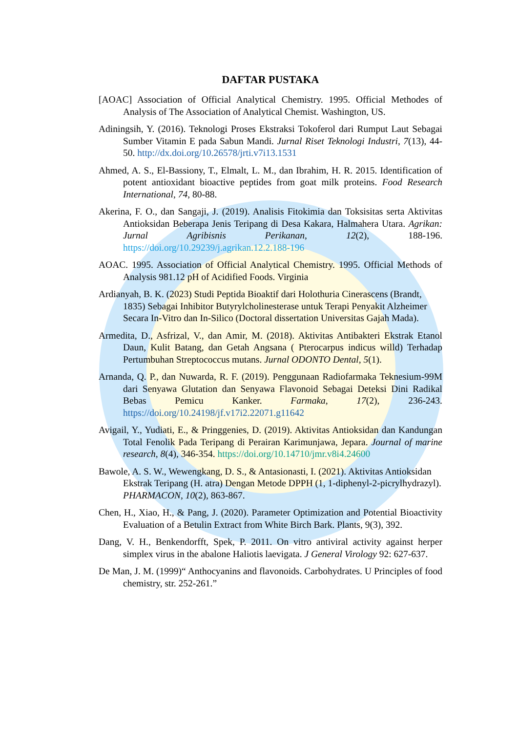DAFTAR PUSTAKA
[AOAC] Association of Official Analytical Chemistry. 1995. Official Methodes of Analysis of The Association of Analytical Chemist. Washington, US.
Adiningsih, Y. (2016). Teknologi Proses Ekstraksi Tokoferol dari Rumput Laut Sebagai Sumber Vitamin E pada Sabun Mandi. Jurnal Riset Teknologi Industri, 7(13), 44-50. http://dx.doi.org/10.26578/jrti.v7i13.1531
Ahmed, A. S., El-Bassiony, T., Elmalt, L. M., dan Ibrahim, H. R. 2015. Identification of potent antioxidant bioactive peptides from goat milk proteins. Food Research International, 74, 80-88.
Akerina, F. O., dan Sangaji, J. (2019). Analisis Fitokimia dan Toksisitas serta Aktivitas Antioksidan Beberapa Jenis Teripang di Desa Kakara, Halmahera Utara. Agrikan: Jurnal Agribisnis Perikanan, 12(2), 188-196. https://doi.org/10.29239/j.agrikan.12.2.188-196
AOAC. 1995. Association of Official Analytical Chemistry. 1995. Official Methods of Analysis 981.12 pH of Acidified Foods. Virginia
Ardianyah, B. K. (2023) Studi Peptida Bioaktif dari Holothuria Cinerascens (Brandt, 1835) Sebagai Inhibitor Butyrylcholinesterase untuk Terapi Penyakit Alzheimer Secara In-Vitro dan In-Silico (Doctoral dissertation Universitas Gajah Mada).
Armedita, D., Asfrizal, V., dan Amir, M. (2018). Aktivitas Antibakteri Ekstrak Etanol Daun, Kulit Batang, dan Getah Angsana ( Pterocarpus indicus willd) Terhadap Pertumbuhan Streptococcus mutans. Jurnal ODONTO Dental, 5(1).
Arnanda, Q. P., dan Nuwarda, R. F. (2019). Penggunaan Radiofarmaka Teknesium-99M dari Senyawa Glutation dan Senyawa Flavonoid Sebagai Deteksi Dini Radikal Bebas Pemicu Kanker. Farmaka, 17(2), 236-243. https://doi.org/10.24198/jf.v17i2.22071.g11642
Avigail, Y., Yudiati, E., & Pringgenies, D. (2019). Aktivitas Antioksidan dan Kandungan Total Fenolik Pada Teripang di Perairan Karimunjawa, Jepara. Journal of marine research, 8(4), 346-354. https://doi.org/10.14710/jmr.v8i4.24600
Bawole, A. S. W., Wewengkang, D. S., & Antasionasti, I. (2021). Aktivitas Antioksidan Ekstrak Teripang (H. atra) Dengan Metode DPPH (1, 1-diphenyl-2-picrylhydrazyl). PHARMACON, 10(2), 863-867.
Chen, H., Xiao, H., & Pang, J. (2020). Parameter Optimization and Potential Bioactivity Evaluation of a Betulin Extract from White Birch Bark. Plants, 9(3), 392.
Dang, V. H., Benkendorfft, Spek, P. 2011. On vitro antiviral activity against herper simplex virus in the abalone Haliotis laevigata. J General Virology 92: 627-637.
De Man, J. M. (1999)“ Anthocyanins and flavonoids. Carbohydrates. U Principles of food chemistry, str. 252-261.”